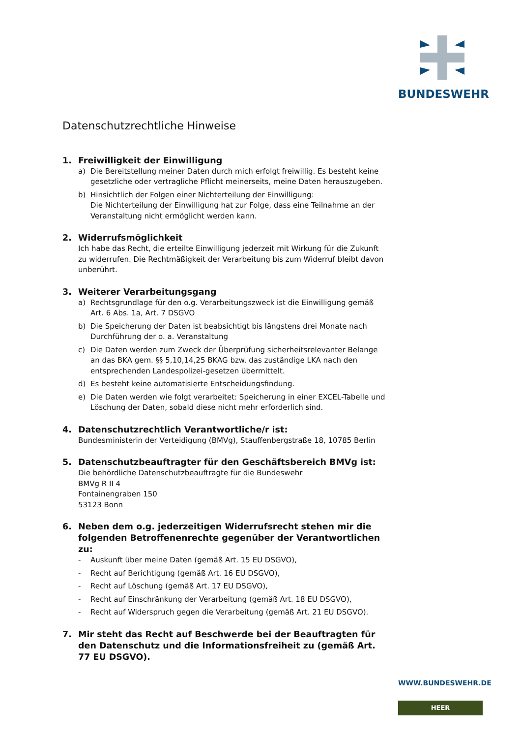BUNDESWEHR
Datenschutzrechtliche Hinweise
1. Freiwilligkeit der Einwilligung
a) Die Bereitstellung meiner Daten durch mich erfolgt freiwillig. Es besteht keine gesetzliche oder vertragliche Pflicht meinerseits, meine Daten herauszugeben.
b) Hinsichtlich der Folgen einer Nichterteilung der Einwilligung:
Die Nichterteilung der Einwilligung hat zur Folge, dass eine Teilnahme an der Veranstaltung nicht ermöglicht werden kann.
2. Widerrufsmöglichkeit
Ich habe das Recht, die erteilte Einwilligung jederzeit mit Wirkung für die Zukunft zu widerrufen. Die Rechtmäßigkeit der Verarbeitung bis zum Widerruf bleibt davon unberührt.
3. Weiterer Verarbeitungsgang
a) Rechtsgrundlage für den o.g. Verarbeitungszweck ist die Einwilligung gemäß Art. 6 Abs. 1a, Art. 7 DSGVO
b) Die Speicherung der Daten ist beabsichtigt bis längstens drei Monate nach Durchführung der o. a. Veranstaltung
c) Die Daten werden zum Zweck der Überprüfung sicherheitsrelevanter Belange an das BKA gem. §§ 5,10,14,25 BKAG bzw. das zuständige LKA nach den entsprechenden Landespolizei-gesetzen übermittelt.
d) Es besteht keine automatisierte Entscheidungsfindung.
e) Die Daten werden wie folgt verarbeitet: Speicherung in einer EXCEL-Tabelle und Löschung der Daten, sobald diese nicht mehr erforderlich sind.
4. Datenschutzrechtlich Verantwortliche/r ist:
Bundesministerin der Verteidigung (BMVg), Stauffenbergstraße 18, 10785 Berlin
5. Datenschutzbeauftragter für den Geschäftsbereich BMVg ist:
Die behördliche Datenschutzbeauftragte für die Bundeswehr
BMVg R II 4
Fontainengraben 150
53123 Bonn
6. Neben dem o.g. jederzeitigen Widerrufsrecht stehen mir die folgenden Betroffenenrechte gegenüber der Verantwortlichen zu:
- Auskunft über meine Daten (gemäß Art. 15 EU DSGVO),
- Recht auf Berichtigung (gemäß Art. 16 EU DSGVO),
- Recht auf Löschung (gemäß Art. 17 EU DSGVO),
- Recht auf Einschränkung der Verarbeitung (gemäß Art. 18 EU DSGVO),
- Recht auf Widerspruch gegen die Verarbeitung (gemäß Art. 21 EU DSGVO).
7. Mir steht das Recht auf Beschwerde bei der Beauftragten für den Datenschutz und die Informationsfreiheit zu (gemäß Art. 77 EU DSGVO).
WWW.BUNDESWEHR.DE
HEER